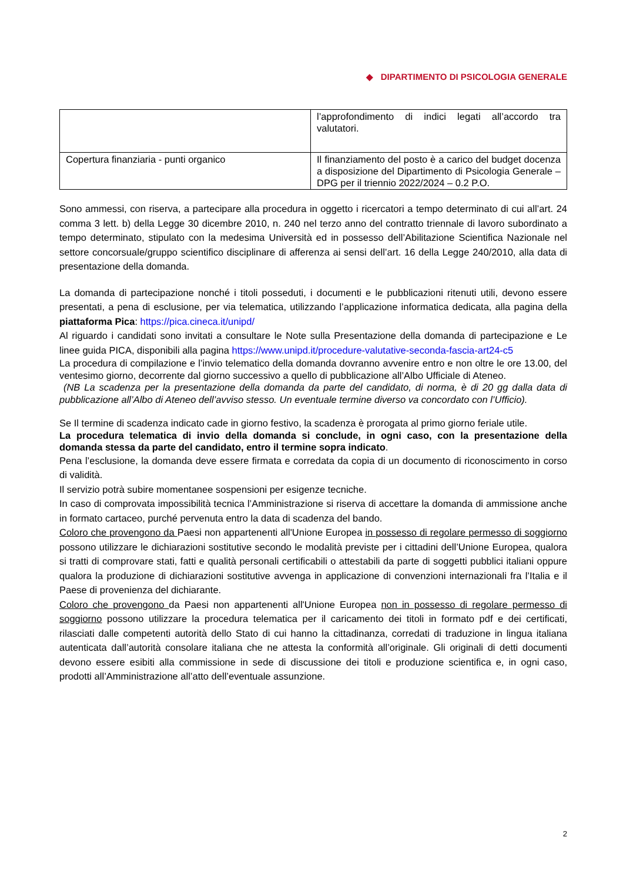◆ DIPARTIMENTO DI PSICOLOGIA GENERALE
| | l’approfondimento di indici legati all’accordo tra valutatori. |
| Copertura finanziaria - punti organico | Il finanziamento del posto è a carico del budget docenza a disposizione del Dipartimento di Psicologia Generale – DPG per il triennio 2022/2024 – 0.2 P.O. |
Sono ammessi, con riserva, a partecipare alla procedura in oggetto i ricercatori a tempo determinato di cui all’art. 24 comma 3 lett. b) della Legge 30 dicembre 2010, n. 240 nel terzo anno del contratto triennale di lavoro subordinato a tempo determinato, stipulato con la medesima Università ed in possesso dell’Abilitazione Scientifica Nazionale nel settore concorsuale/gruppo scientifico disciplinare di afferenza ai sensi dell’art. 16 della Legge 240/2010, alla data di presentazione della domanda.
La domanda di partecipazione nonché i titoli posseduti, i documenti e le pubblicazioni ritenuti utili, devono essere presentati, a pena di esclusione, per via telematica, utilizzando l’applicazione informatica dedicata, alla pagina della piattaforma Pica: https://pica.cineca.it/unipd/
Al riguardo i candidati sono invitati a consultare le Note sulla Presentazione della domanda di partecipazione e Le linee guida PICA, disponibili alla pagina https://www.unipd.it/procedure-valutative-seconda-fascia-art24-c5
La procedura di compilazione e l’invio telematico della domanda dovranno avvenire entro e non oltre le ore 13.00, del ventesimo giorno, decorrente dal giorno successivo a quello di pubblicazione all’Albo Ufficiale di Ateneo.
(NB La scadenza per la presentazione della domanda da parte del candidato, di norma, è di 20 gg dalla data di pubblicazione all’Albo di Ateneo dell’avviso stesso. Un eventuale termine diverso va concordato con l’Ufficio).
Se Il termine di scadenza indicato cade in giorno festivo, la scadenza è prorogata al primo giorno feriale utile.
La procedura telematica di invio della domanda si conclude, in ogni caso, con la presentazione della domanda stessa da parte del candidato, entro il termine sopra indicato.
Pena l’esclusione, la domanda deve essere firmata e corredata da copia di un documento di riconoscimento in corso di validità.
Il servizio potrà subire momentanee sospensioni per esigenze tecniche.
In caso di comprovata impossibilità tecnica l’Amministrazione si riserva di accettare la domanda di ammissione anche in formato cartaceo, purché pervenuta entro la data di scadenza del bando.
Coloro che provengono da Paesi non appartenenti all'Unione Europea in possesso di regolare permesso di soggiorno possono utilizzare le dichiarazioni sostitutive secondo le modalità previste per i cittadini dell’Unione Europea, qualora si tratti di comprovare stati, fatti e qualità personali certificabili o attestabili da parte di soggetti pubblici italiani oppure qualora la produzione di dichiarazioni sostitutive avvenga in applicazione di convenzioni internazionali fra l’Italia e il Paese di provenienza del dichiarante.
Coloro che provengono da Paesi non appartenenti all'Unione Europea non in possesso di regolare permesso di soggiorno possono utilizzare la procedura telematica per il caricamento dei titoli in formato pdf e dei certificati, rilasciati dalle competenti autorità dello Stato di cui hanno la cittadinanza, corredati di traduzione in lingua italiana autenticata dall’autorità consolare italiana che ne attesta la conformità all’originale. Gli originali di detti documenti devono essere esibiti alla commissione in sede di discussione dei titoli e produzione scientifica e, in ogni caso, prodotti all’Amministrazione all’atto dell’eventuale assunzione.
2